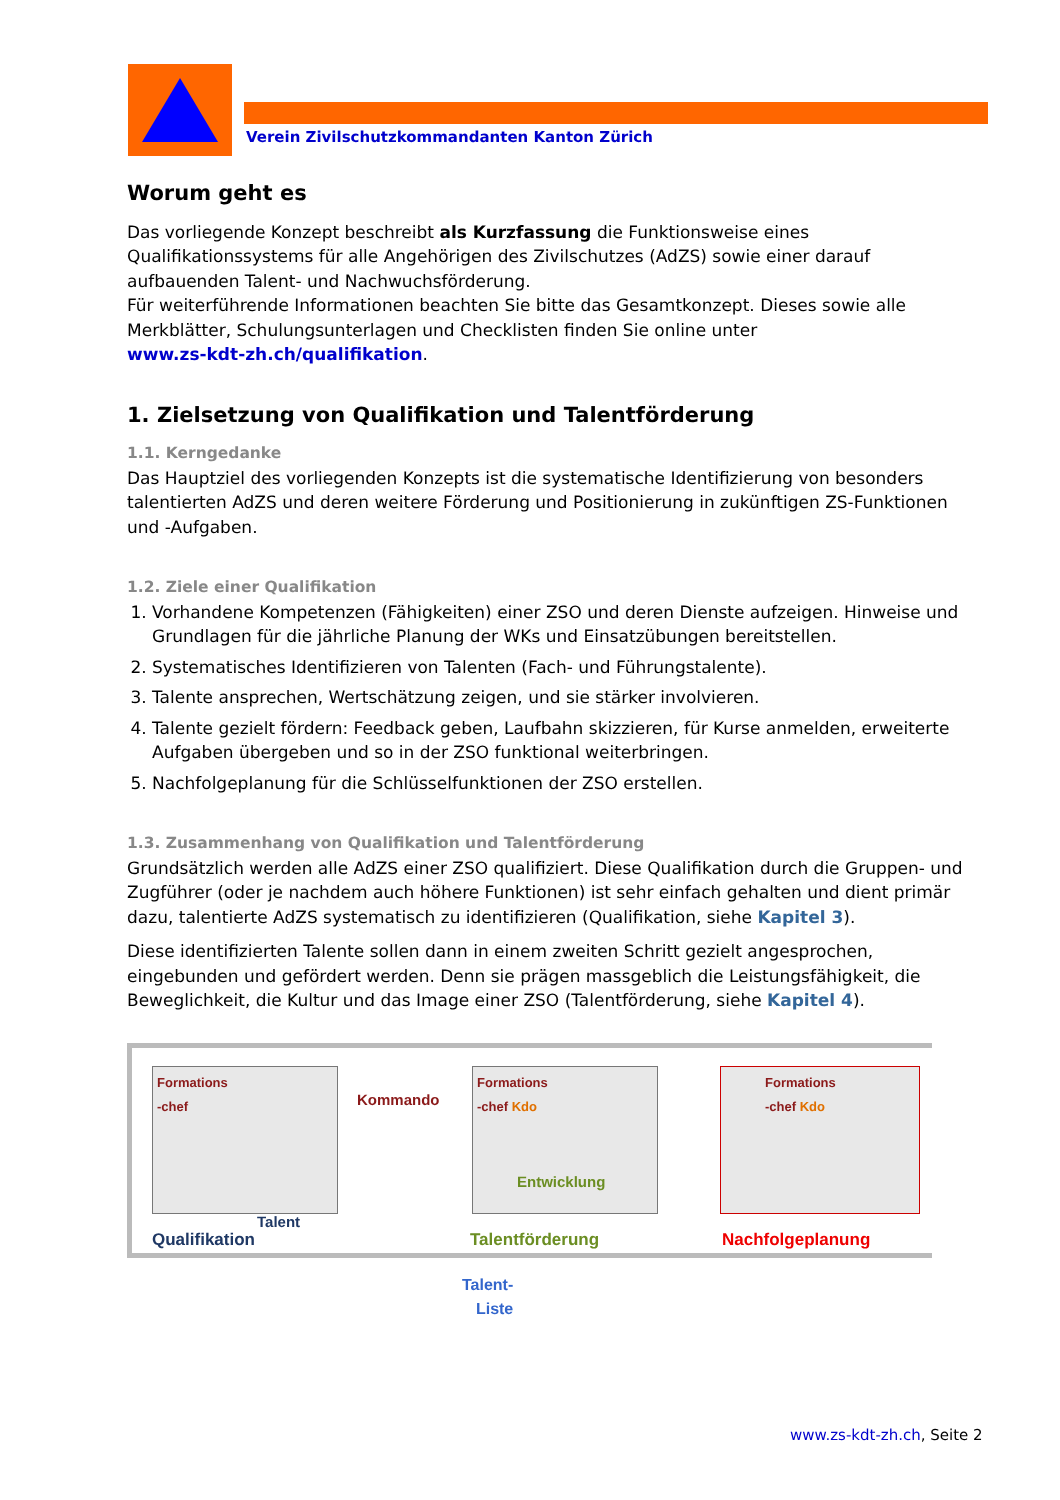Verein Zivilschutzkommandanten Kanton Zürich
Worum geht es
Das vorliegende Konzept beschreibt als Kurzfassung die Funktionsweise eines Qualifikationssystems für alle Angehörigen des Zivilschutzes (AdZS) sowie einer darauf aufbauenden Talent- und Nachwuchsförderung.
Für weiterführende Informationen beachten Sie bitte das Gesamtkonzept. Dieses sowie alle Merkblätter, Schulungsunterlagen und Checklisten finden Sie online unter
www.zs-kdt-zh.ch/qualifikation.
1. Zielsetzung von Qualifikation und Talentförderung
1.1. Kerngedanke
Das Hauptziel des vorliegenden Konzepts ist die systematische Identifizierung von besonders talentierten AdZS und deren weitere Förderung und Positionierung in zukünftigen ZS-Funktionen und -Aufgaben.
1.2. Ziele einer Qualifikation
1. Vorhandene Kompetenzen (Fähigkeiten) einer ZSO und deren Dienste aufzeigen. Hinweise und Grundlagen für die jährliche Planung der WKs und Einsatzübungen bereitstellen.
2. Systematisches Identifizieren von Talenten (Fach- und Führungstalente).
3. Talente ansprechen, Wertschätzung zeigen, und sie stärker involvieren.
4. Talente gezielt fördern: Feedback geben, Laufbahn skizzieren, für Kurse anmelden, erweiterte Aufgaben übergeben und so in der ZSO funktional weiterbringen.
5. Nachfolgeplanung für die Schlüsselfunktionen der ZSO erstellen.
1.3. Zusammenhang von Qualifikation und Talentförderung
Grundsätzlich werden alle AdZS einer ZSO qualifiziert. Diese Qualifikation durch die Gruppen- und Zugführer (oder je nachdem auch höhere Funktionen) ist sehr einfach gehalten und dient primär dazu, talentierte AdZS systematisch zu identifizieren (Qualifikation, siehe Kapitel 3).
Diese identifizierten Talente sollen dann in einem zweiten Schritt gezielt angesprochen, eingebunden und gefördert werden. Denn sie prägen massgeblich die Leistungsfähigkeit, die Beweglichkeit, die Kultur und das Image einer ZSO (Talentförderung, siehe Kapitel 4).
Formations
-chef
Talent
Kommando
Formations
-chef Kdo
Entwicklung
Formations
-chef Kdo
Qualifikation Talentförderung Nachfolgeplanung
Talent-
Liste
www.zs-kdt-zh.ch, Seite 2